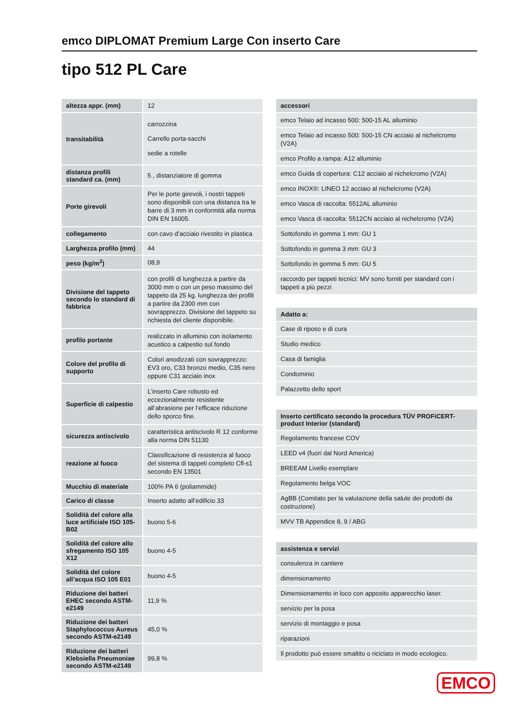emco DIPLOMAT Premium Large Con inserto Care
tipo 512 PL Care
| altezza appr. (mm) | 12 |
| transitabilità | carrozzina Carrello porta-sacchi sedie a rotelle |
| distanza profili standard ca. (mm) | 5 , distanziatore di gomma |
| Porte girevoli | Per le porte girevoli, i nostri tappeti sono disponibili con una distanza tra le barre di 3 mm in conformità alla norma DIN EN 16005. |
| collegamento | con cavo d’acciaio rivestito in plastica |
| Larghezza profilo (mm) | 44 |
| peso (kg/m<sup>2</sup>) | 08,9 |
| Divisione del tappeto secondo lo standard di fabbrica | con profili di lunghezza a partire da 3000 mm o con un peso massimo del tappeto da 25 kg. lunghezza dei profili a partire da 2300 mm con sovrapprezzo. Divisione del tappeto su richiesta del cliente disponibile. |
| profilo portante | realizzato in alluminio con isolamento acustico a calpestio sul fondo |
| Colore del profilo di supporto | Colori anodizzati con sovrapprezzo: EV3 oro, C33 bronzo medio, C35 nero oppure C31 acciaio inox |
| Superficie di calpestio | L’inserto Care robusto ed eccezionalmente resistente all’abrasione per l’efficace riduzione dello sporco fine. |
| sicurezza antiscivolo | caratteristica antiscivolo R 12 conforme alla norma DIN 51130 |
| reazione al fuoco | Classificazione di resistenza al fuoco del sistema di tappeti completo Cfl-s1 secondo EN 13501 |
| Mucchio di materiale | 100% PA 6 (poliammide) |
| Carico di classe | Inserto adatto all’edificio 33 |
| Solidità del colore alla luce artificiale ISO 105-B02 | buono 5-6 |
| Solidità del colore allo sfregamento ISO 105 X12 | buono 4-5 |
| Solidità del colore all’acqua ISO 105 E01 | buono 4-5 |
| Riduzione dei batteri EHEC secondo ASTM-e2149 | 11,9 % |
| Riduzione dei batteri Staphylococcus Aureus secondo ASTM-e2149 | 45,0 % |
| Riduzione dei batteri Klebsiella Pneumoniae secondo ASTM-e2149 | 99,8 % |
| accessori |
| --- |
| emco Telaio ad incasso 500: 500-15 AL alluminio |
| emco Telaio ad incasso 500: 500-15 CN acciaio al nichelcromo (V2A) |
| emco Profilo a rampa: A12 alluminio |
| emco Guida di copertura: C12 acciaio al nichelcromo (V2A) |
| emco INOX®: LINEO 12 acciaio al nichelcromo (V2A) |
| emco Vasca di raccolta: 5512AL alluminio |
| emco Vasca di raccolta: 5512CN acciaio al nichelcromo (V2A) |
| Sottofondo in gomma 1 mm: GU 1 |
| Sottofondo in gomma 3 mm: GU 3 |
| Sottofondo in gomma 5 mm: GU 5 |
| raccordo per tappeti tecnici: MV sono forniti per standard con i tappeti a più pezzi |
| Adatto a: |
| --- |
| Case di riposo e di cura |
| Studio medico |
| Casa di famiglia |
| Condominio |
| Palazzetto dello sport |
| Inserto certificato secondo la procedura TÜV PROFiCERT-product Interior (standard) |
| --- |
| Regolamento francese COV |
| LEED v4 (fuori dal Nord America) |
| BREEAM Livello esemplare |
| Regolamento belga VOC |
| AgBB (Comitato per la valutazione della salute dei prodotti da costruzione) |
| MVV TB Appendice 8, 9 / ABG |
| assistenza e servizi |
| --- |
| consulenza in cantiere |
| dimensionamento |
| Dimensionamento in loco con apposito apparecchio laser. |
| servizio per la posa |
| servizio di montaggio e posa |
| riparazioni |
| Il prodotto può essere smaltito o riciclato in modo ecologico. |
EMCO